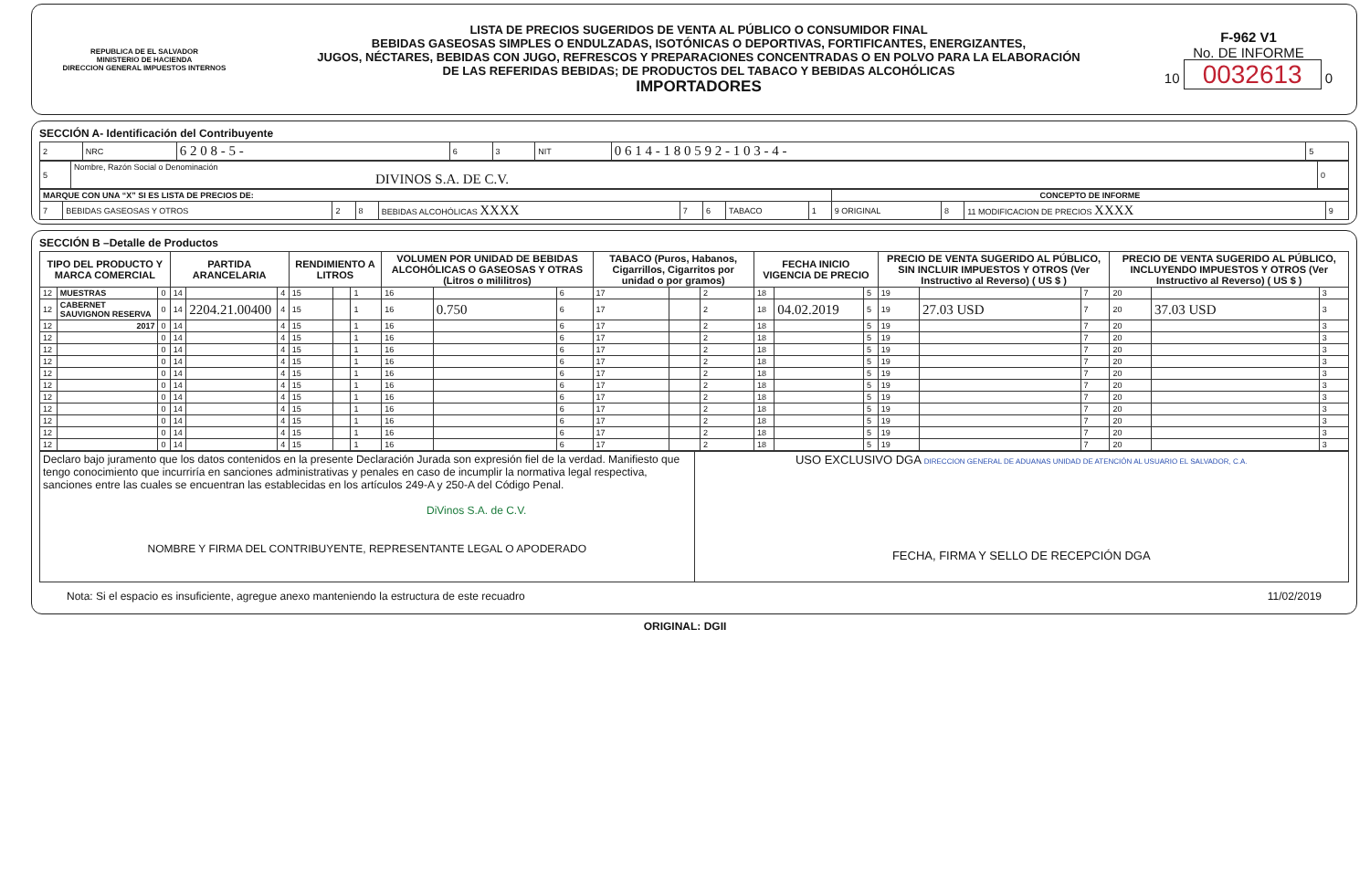REPUBLICA DE EL SALVADOR
MINISTERIO DE HACIENDA
DIRECCION GENERAL IMPUESTOS INTERNOS
LISTA DE PRECIOS SUGERIDOS DE VENTA AL PÚBLICO O CONSUMIDOR FINAL
BEBIDAS GASEOSAS SIMPLES O ENDULZADAS, ISOTÓNICAS O DEPORTIVAS, FORTIFICANTES, ENERGIZANTES,
JUGOS, NÉCTARES, BEBIDAS CON JUGO, REFRESCOS Y PREPARACIONES CONCENTRADAS O EN POLVO PARA LA ELABORACIÓN
DE LAS REFERIDAS BEBIDAS; DE PRODUCTOS DEL TABACO Y BEBIDAS ALCOHÓLICAS
IMPORTADORES
F-962 V1
No. DE INFORME
10 0032613 0
SECCIÓN A- Identificación del Contribuyente
| 2 | NRC | 6 2 0 8 - 5 - | 6 | 3 | NIT | 0 6 1 4 - 1 8 0 5 9 2 - 1 0 3 - 4 - | 5 |
| 5 | Nombre, Razón Social o Denominación DIVINOS S.A. DE C.V. | 0 |
| MARQUE CON UNA “X” SI ES LISTA DE PRECIOS DE: | | | | | | | | | CONCEPTO DE INFORME | | | |
| 7 | BEBIDAS GASEOSAS Y OTROS | 2 | 8 | BEBIDAS ALCOHÓLICAS XXXX | 7 | 6 | TABACO | 1 | 9 ORIGINAL | 8 | 11 MODIFICACION DE PRECIOS XXXX | 9 |
SECCIÓN B –Detalle de Productos
| TIPO DEL PRODUCTO Y MARCA COMERCIAL | | | PARTIDA ARANCELARIA | | | RENDIMIENTO A LITROS | | | VOLUMEN POR UNIDAD DE BEBIDAS ALCOHÓLICAS O GASEOSAS Y OTRAS (Litros o mililitros) | | | TABACO (Puros, Habanos, Cigarrillos, Cigarritos por unidad o por gramos) | | | FECHA INICIO VIGENCIA DE PRECIO | | | PRECIO DE VENTA SUGERIDO AL PÚBLICO, SIN INCLUIR IMPUESTOS Y OTROS (Ver Instructivo al Reverso) ( US $ ) | | | PRECIO DE VENTA SUGERIDO AL PÚBLICO, INCLUYENDO IMPUESTOS Y OTROS (Ver Instructivo al Reverso) ( US $ ) | | |
| --- | --- | --- | --- | --- | --- | --- | --- | --- | --- | --- | --- | --- | --- | --- | --- | --- | --- | --- | --- | --- | --- | --- | --- |
| 12 | MUESTRAS | 0 | 14 | | 4 | 15 | | 1 | 16 | | 6 | 17 | | 2 | 18 | | 5 | 19 | | 7 | 20 | | 3 |
| 12 | CABERNET SAUVIGNON RESERVA | 0 | 14 | 2204.21.00400 | 4 | 15 | | 1 | 16 | 0.750 | 6 | 17 | | 2 | 18 | 04.02.2019 | 5 | 19 | 27.03 USD | 7 | 20 | 37.03 USD | 3 |
| 12 | 2017 | 0 | 14 | | 4 | 15 | | 1 | 16 | | 6 | 17 | | 2 | 18 | | 5 | 19 | | 7 | 20 | | 3 |
| 12 | | 0 | 14 | | 4 | 15 | | 1 | 16 | | 6 | 17 | | 2 | 18 | | 5 | 19 | | 7 | 20 | | 3 |
| 12 | | 0 | 14 | | 4 | 15 | | 1 | 16 | | 6 | 17 | | 2 | 18 | | 5 | 19 | | 7 | 20 | | 3 |
| 12 | | 0 | 14 | | 4 | 15 | | 1 | 16 | | 6 | 17 | | 2 | 18 | | 5 | 19 | | 7 | 20 | | 3 |
| 12 | | 0 | 14 | | 4 | 15 | | 1 | 16 | | 6 | 17 | | 2 | 18 | | 5 | 19 | | 7 | 20 | | 3 |
| 12 | | 0 | 14 | | 4 | 15 | | 1 | 16 | | 6 | 17 | | 2 | 18 | | 5 | 19 | | 7 | 20 | | 3 |
| 12 | | 0 | 14 | | 4 | 15 | | 1 | 16 | | 6 | 17 | | 2 | 18 | | 5 | 19 | | 7 | 20 | | 3 |
| 12 | | 0 | 14 | | 4 | 15 | | 1 | 16 | | 6 | 17 | | 2 | 18 | | 5 | 19 | | 7 | 20 | | 3 |
| 12 | | 0 | 14 | | 4 | 15 | | 1 | 16 | | 6 | 17 | | 2 | 18 | | 5 | 19 | | 7 | 20 | | 3 |
| 12 | | 0 | 14 | | 4 | 15 | | 1 | 16 | | 6 | 17 | | 2 | 18 | | 5 | 19 | | 7 | 20 | | 3 |
| 12 | | 0 | 14 | | 4 | 15 | | 1 | 16 | | 6 | 17 | | 2 | 18 | | 5 | 19 | | 7 | 20 | | 3 |
| Declaro bajo juramento que los datos contenidos en la presente Declaración Jurada son expresión fiel de la verdad. Manifiesto que tengo conocimiento que incurriría en sanciones administrativas y penales en caso de incumplir la normativa legal respectiva, sanciones entre las cuales se encuentran las establecidas en los artículos 249-A y 250-A del Código Penal. DiVinos S.A. de C.V. NOMBRE Y FIRMA DEL CONTRIBUYENTE, REPRESENTANTE LEGAL O APODERADO | USO EXCLUSIVO DGA DIRECCION GENERAL DE ADUANAS UNIDAD DE ATENCIÓN AL USUARIO EL SALVADOR, C.A. FECHA, FIRMA Y SELLO DE RECEPCIÓN DGA |
Nota: Si el espacio es insuficiente, agregue anexo manteniendo la estructura de este recuadro 11/02/2019
ORIGINAL: DGII